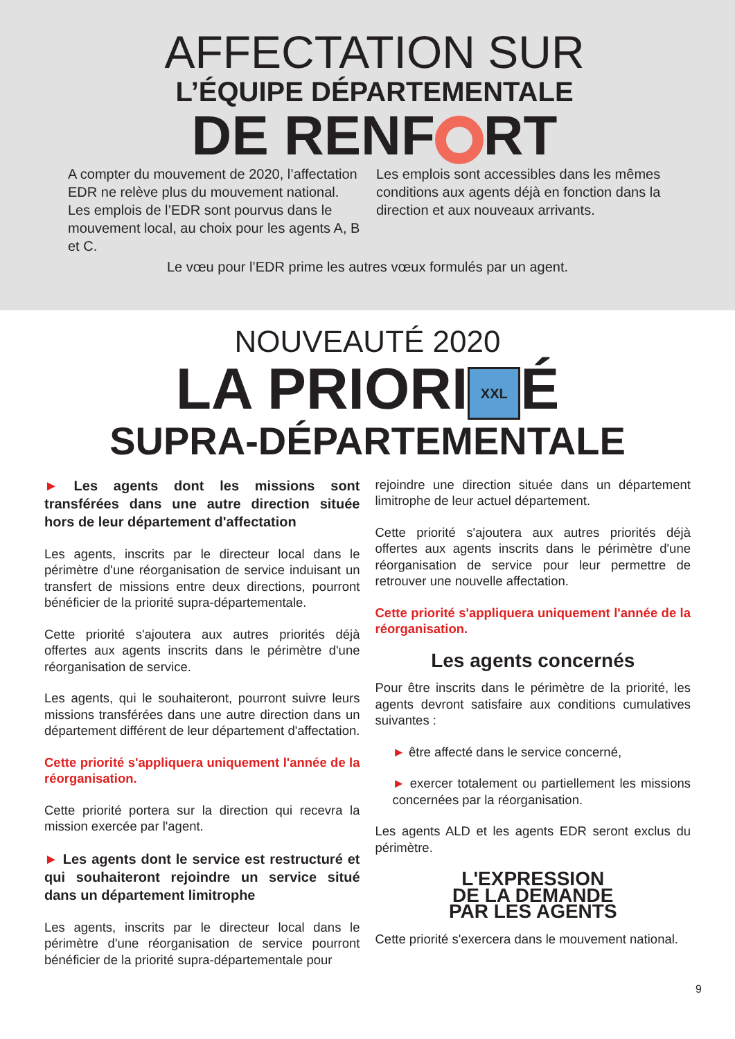AFFECTATION SUR
L’ÉQUIPE DÉPARTEMENTALE
DE RENF RT
A compter du mouvement de 2020, l’affectation EDR ne relève plus du mouvement national. Les emplois de l’EDR sont pourvus dans le mouvement local, au choix pour les agents A, B et C.
Les emplois sont accessibles dans les mêmes conditions aux agents déjà en fonction dans la direction et aux nouveaux arrivants.
Le vœu pour l’EDR prime les autres vœux formulés par un agent.
NOUVEAUTÉ 2020
LA PRIORI XXL É
SUPRA-DÉPARTEMENTALE
► Les agents dont les missions sont transférées dans une autre direction située hors de leur département d'affectation
Les agents, inscrits par le directeur local dans le périmètre d'une réorganisation de service induisant un transfert de missions entre deux directions, pourront bénéficier de la priorité supra-départementale.
Cette priorité s'ajoutera aux autres priorités déjà offertes aux agents inscrits dans le périmètre d'une réorganisation de service.
Les agents, qui le souhaiteront, pourront suivre leurs missions transférées dans une autre direction dans un département différent de leur département d'affectation.
Cette priorité s'appliquera uniquement l'année de la réorganisation.
Cette priorité portera sur la direction qui recevra la mission exercée par l'agent.
► Les agents dont le service est restructuré et qui souhaiteront rejoindre un service situé dans un département limitrophe
Les agents, inscrits par le directeur local dans le périmètre d'une réorganisation de service pourront bénéficier de la priorité supra-départementale pour
rejoindre une direction située dans un département limitrophe de leur actuel département.
Cette priorité s'ajoutera aux autres priorités déjà offertes aux agents inscrits dans le périmètre d'une réorganisation de service pour leur permettre de retrouver une nouvelle affectation.
Cette priorité s'appliquera uniquement l'année de la réorganisation.
Les agents concernés
Pour être inscrits dans le périmètre de la priorité, les agents devront satisfaire aux conditions cumulatives suivantes :
► être affecté dans le service concerné,
► exercer totalement ou partiellement les missions concernées par la réorganisation.
Les agents ALD et les agents EDR seront exclus du périmètre.
L'EXPRESSION
DE LA DEMANDE
PAR LES AGENTS
Cette priorité s'exercera dans le mouvement national.
9